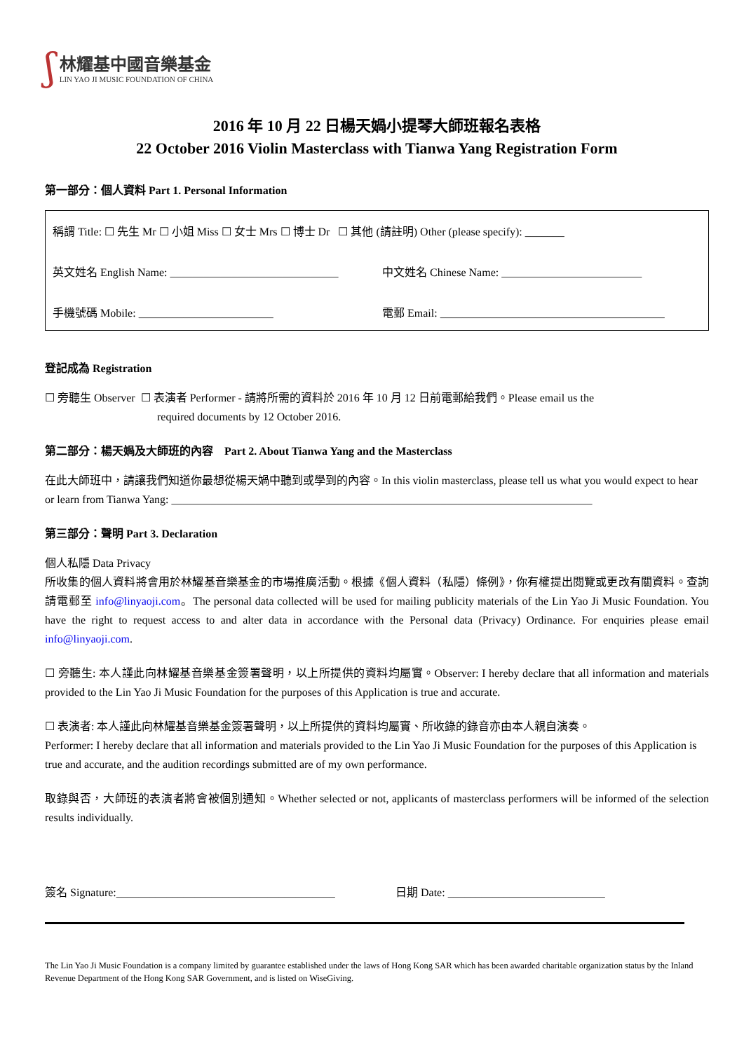ʃ
林耀基中國音樂基金
LIN YAO JI MUSIC FOUNDATION OF CHINA
2016 年 10 月 22 日楊天媧小提琴大師班報名表格
22 October 2016 Violin Masterclass with Tianwa Yang Registration Form
第一部分：個人資料 Part 1. Personal Information
稱謂 Title: ☐ 先生 Mr ☐ 小姐 Miss ☐ 女士 Mrs ☐ 博士 Dr ☐ 其他 (請註明) Other (please specify): _______
英文姓名 English Name: ______________________________ 中文姓名 Chinese Name: _________________________
手機號碼 Mobile: ________________________ 電郵 Email: ________________________________________
登記成為 Registration
☐ 旁聽生 Observer ☐ 表演者 Performer - 請將所需的資料於 2016 年 10 月 12 日前電郵給我們。Please email us the
required documents by 12 October 2016.
第二部分：楊天媧及大師班的內容 Part 2. About Tianwa Yang and the Masterclass
在此大師班中，請讓我們知道你最想從楊天媧中聽到或學到的內容。In this violin masterclass, please tell us what you would expect to hear or learn from Tianwa Yang: ___________________________________________________________________________
第三部分：聲明 Part 3. Declaration
個人私隱 Data Privacy
所收集的個人資料將會用於林耀基音樂基金的市場推廣活動。根據《個人資料（私隱）條例》，你有權提出閱覽或更改有關資料。查詢請電郵至 info@linyaoji.com。The personal data collected will be used for mailing publicity materials of the Lin Yao Ji Music Foundation. You have the right to request access to and alter data in accordance with the Personal data (Privacy) Ordinance. For enquiries please email info@linyaoji.com.
☐ 旁聽生: 本人謹此向林耀基音樂基金簽署聲明，以上所提供的資料均屬實。Observer: I hereby declare that all information and materials provided to the Lin Yao Ji Music Foundation for the purposes of this Application is true and accurate.
☐ 表演者: 本人謹此向林耀基音樂基金簽署聲明，以上所提供的資料均屬實、所收錄的錄音亦由本人親自演奏。
Performer: I hereby declare that all information and materials provided to the Lin Yao Ji Music Foundation for the purposes of this Application is true and accurate, and the audition recordings submitted are of my own performance.
取錄與否，大師班的表演者將會被個別通知。Whether selected or not, applicants of masterclass performers will be informed of the selection results individually.
簽名 Signature:_______________________________________ 日期 Date: ____________________________
The Lin Yao Ji Music Foundation is a company limited by guarantee established under the laws of Hong Kong SAR which has been awarded charitable organization status by the Inland Revenue Department of the Hong Kong SAR Government, and is listed on WiseGiving.